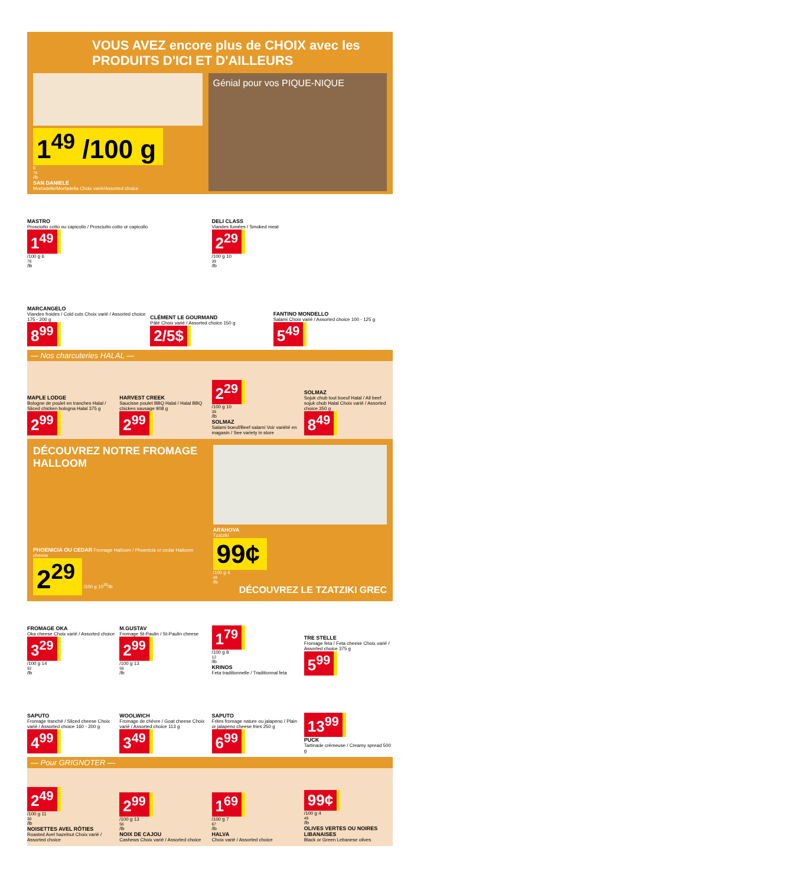VOUS AVEZ encore plus de CHOIX avec les PRODUITS D'ICI ET D'AILLEURS
1<sup>49</sup> /100 g
6<sup>76</sup>/lb
SAN DANIELE
Mortadelle/Mortadella Choix varié/Assorted choice
Génial pour vos PIQUE-NIQUE
MASTRO
Prosciutto cotto ou capicollo / Prosciutto cotto or capicollo
1<sup>49</sup>
/100 g 6<sup>76</sup>/lb
DELI CLASS
Viandes fumées / Smoked meat
2<sup>29</sup>
/100 g 10<sup>39</sup>/lb
MARCANGELO
Viandes froides / Cold cuts Choix varié / Assorted choice 175 - 200 g
8<sup>99</sup>
CLÉMENT LE GOURMAND
Pâté Choix varié / Assorted choice 150 g
2/5$
FANTINO MONDELLO
Salami Choix varié / Assorted choice 100 - 125 g
5<sup>49</sup>
— Nos charcuteries HALAL —
MAPLE LODGE
Bologne de poulet en tranches Halal / Sliced chicken bologna Halal 375 g
2<sup>99</sup>
HARVEST CREEK
Saucisse poulet BBQ Halal / Halal BBQ chicken sausage 908 g
2<sup>99</sup>
2<sup>29</sup>
/100 g 10<sup>39</sup>/lb
SOLMAZ
Salami boeuf/Beef salami Voir variété en magasin / See variety in store
SOLMAZ
Sojuk chub tout boeuf Halal / All beef sojuk chub Halal Choix varié / Assorted choice 350 g
8<sup>49</sup>
DÉCOUVREZ NOTRE FROMAGE HALLOOM
PHOENICIA OU CEDAR Fromage Halloom / Phoenicia or cedar Halloom cheese
2<sup>29</sup> /100 g 10<sup>39</sup>/lb
ARAHOVA
Tzatziki
99¢
/100 g 4<sup>49</sup>/lb
DÉCOUVREZ LE TZATZIKI GREC
FROMAGE OKA
Oka cheese Choix varié / Assorted choice
3<sup>29</sup>
/100 g 14<sup>92</sup>/lb
M.GUSTAV
Fromage St-Paulin / St-Paulin cheese
2<sup>99</sup>
/100 g 13<sup>56</sup>/lb
1<sup>79</sup>
/100 g 8<sup>12</sup>/lb
KRINOS
Feta traditionnelle / Traditionnal feta
TRE STELLE
Fromage feta / Feta cheese Choix varié / Assorted choice 375 g
5<sup>99</sup>
SAPUTO
Fromage tranché / Sliced cheese Choix varié / Assorted choice 160 - 200 g
4<sup>99</sup>
WOOLWICH
Fromage de chèvre / Goat cheese Choix varié / Assorted choice 113 g
3<sup>49</sup>
SAPUTO
Frites fromage nature ou jalapeno / Plain or jalapeno cheese fries 250 g
6<sup>99</sup>
13<sup>99</sup>
PUCK
Tartinade crémeuse / Creamy spread 500 g
— Pour GRIGNOTER —
2<sup>49</sup>
/100 g 11<sup>30</sup>/lb
NOISETTES AVEL RÔTIES
Roasted Avel hazelnut Choix varié / Assorted choice
2<sup>99</sup>
/100 g 13<sup>56</sup>/lb
NOIX DE CAJOU
Cashews Choix varié / Assorted choice
1<sup>69</sup>
/100 g 7<sup>67</sup>/lb
HALVA
Choix varié / Assorted choice
99¢
/100 g 4<sup>49</sup>/lb
OLIVES VERTES OU NOIRES LIBANAISES
Black or Green Lebanese olives